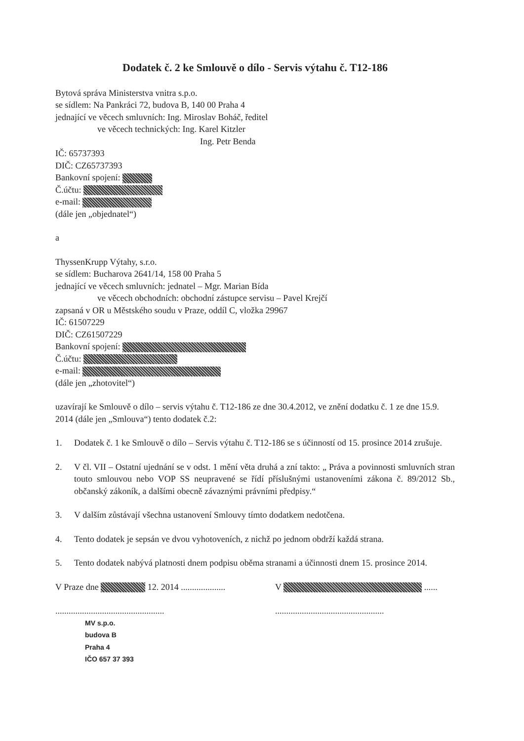Dodatek č. 2 ke Smlouvě o dílo - Servis výtahu č. T12-186
Bytová správa Ministerstva vnitra s.p.o.
se sídlem: Na Pankráci 72, budova B, 140 00 Praha 4
jednající ve věcech smluvních: Ing. Miroslav Boháč, ředitel
ve věcech technických: Ing. Karel Kitzler
Ing. Petr Benda
IČ: 65737393
DIČ: CZ65737393
Bankovní spojení:
Č.účtu:
e-mail:
(dále jen „objednatel“)
a
ThyssenKrupp Výtahy, s.r.o.
se sídlem: Bucharova 2641/14, 158 00 Praha 5
jednající ve věcech smluvních: jednatel – Mgr. Marian Bída
ve věcech obchodních: obchodní zástupce servisu – Pavel Krejčí
zapsaná v OR u Městského soudu v Praze, oddíl C, vložka 29967
IČ: 61507229
DIČ: CZ61507229
Bankovní spojení:
Č.účtu:
e-mail:
(dále jen „zhotovitel“)
uzavírají ke Smlouvě o dílo – servis výtahu č. T12-186 ze dne 30.4.2012, ve znění dodatku č. 1 ze dne 15.9. 2014 (dále jen „Smlouva“) tento dodatek č.2:
1. Dodatek č. 1 ke Smlouvě o dílo – Servis výtahu č. T12-186 se s účinností od 15. prosince 2014 zrušuje.
2. V čl. VII – Ostatní ujednání se v odst. 1 mění věta druhá a zní takto: „ Práva a povinnosti smluvních stran touto smlouvou nebo VOP SS neupravené se řídí příslušnými ustanoveními zákona č. 89/2012 Sb., občanský zákoník, a dalšími obecně závaznými právními předpisy.“
3. V dalším zůstávají všechna ustanovení Smlouvy tímto dodatkem nedotčena.
4. Tento dodatek je sepsán ve dvou vyhotoveních, z nichž po jednom obdrží každá strana.
5. Tento dodatek nabývá platnosti dnem podpisu oběma stranami a účinnosti dnem 15. prosince 2014.
V Praze dne 12. 2014 ....................
.................................................
MV s.p.o.
budova B
Praha 4
IČO 657 37 393
V ......
.................................................